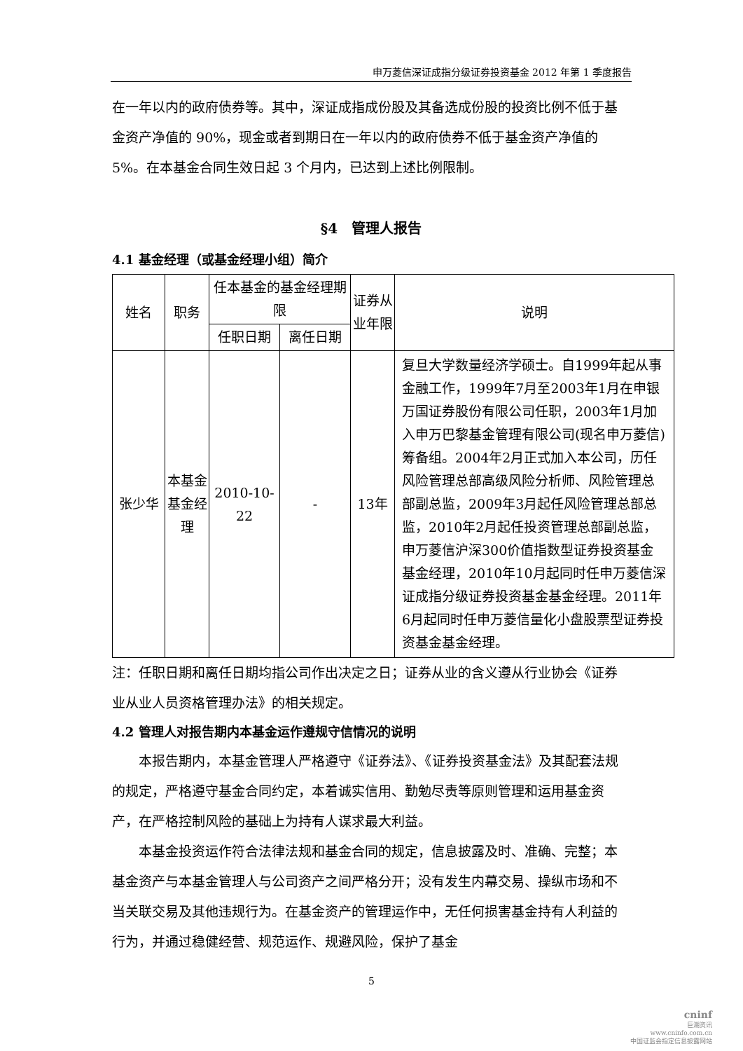申万菱信深证成指分级证券投资基金 2012 年第 1 季度报告
在一年以内的政府债券等。其中，深证成指成份股及其备选成份股的投资比例不低于基金资产净值的 90%，现金或者到期日在一年以内的政府债券不低于基金资产净值的 5%。在本基金合同生效日起 3 个月内，已达到上述比例限制。
§4　管理人报告
4.1 基金经理（或基金经理小组）简介
| 姓名 | 职务 | 任本基金的基金经理期限 | | 证券从业年限 | 说明 |
| --- | --- | --- | --- | --- | --- |
| | | 任职日期 | 离任日期 | | |
| 张少华 | 本基金基金经理 | 2010-10-22 | - | 13年 | 复旦大学数量经济学硕士。自1999年起从事金融工作，1999年7月至2003年1月在申银万国证券股份有限公司任职，2003年1月加入申万巴黎基金管理有限公司(现名申万菱信)筹备组。2004年2月正式加入本公司，历任风险管理总部高级风险分析师、风险管理总部副总监，2009年3月起任风险管理总部总监，2010年2月起任投资管理总部副总监，申万菱信沪深300价值指数型证券投资基金基金经理，2010年10月起同时任申万菱信深证成指分级证券投资基金基金经理。2011年6月起同时任申万菱信量化小盘股票型证券投资基金基金经理。 |
注：任职日期和离任日期均指公司作出决定之日；证券从业的含义遵从行业协会《证券业从业人员资格管理办法》的相关规定。
4.2 管理人对报告期内本基金运作遵规守信情况的说明
本报告期内，本基金管理人严格遵守《证券法》、《证券投资基金法》及其配套法规的规定，严格遵守基金合同约定，本着诚实信用、勤勉尽责等原则管理和运用基金资产，在严格控制风险的基础上为持有人谋求最大利益。
本基金投资运作符合法律法规和基金合同的规定，信息披露及时、准确、完整；本基金资产与本基金管理人与公司资产之间严格分开；没有发生内幕交易、操纵市场和不当关联交易及其他违规行为。在基金资产的管理运作中，无任何损害基金持有人利益的行为，并通过稳健经营、规范运作、规避风险，保护了基金
5
cninf
巨潮资讯
www.cninfo.com.cn
中国证监会指定信息披露网站